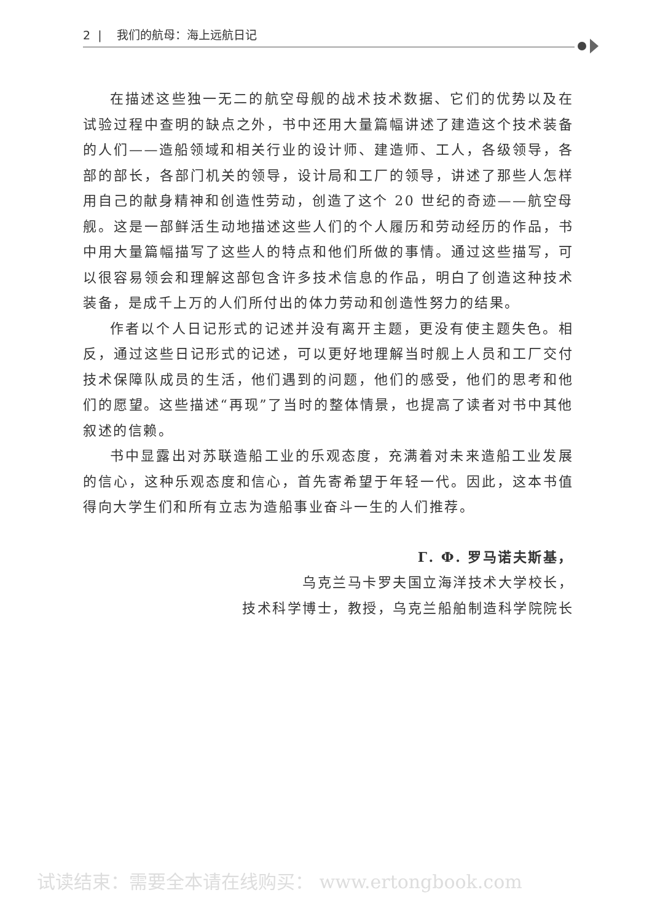2 | 我们的航母：海上远航日记
在描述这些独一无二的航空母舰的战术技术数据、它们的优势以及在试验过程中查明的缺点之外，书中还用大量篇幅讲述了建造这个技术装备的人们——造船领域和相关行业的设计师、建造师、工人，各级领导，各部的部长，各部门机关的领导，设计局和工厂的领导，讲述了那些人怎样用自己的献身精神和创造性劳动，创造了这个 20 世纪的奇迹——航空母舰。这是一部鲜活生动地描述这些人们的个人履历和劳动经历的作品，书中用大量篇幅描写了这些人的特点和他们所做的事情。通过这些描写，可以很容易领会和理解这部包含许多技术信息的作品，明白了创造这种技术装备，是成千上万的人们所付出的体力劳动和创造性努力的结果。
作者以个人日记形式的记述并没有离开主题，更没有使主题失色。相反，通过这些日记形式的记述，可以更好地理解当时舰上人员和工厂交付技术保障队成员的生活，他们遇到的问题，他们的感受，他们的思考和他们的愿望。这些描述“再现”了当时的整体情景，也提高了读者对书中其他叙述的信赖。
书中显露出对苏联造船工业的乐观态度，充满着对未来造船工业发展的信心，这种乐观态度和信心，首先寄希望于年轻一代。因此，这本书值得向大学生们和所有立志为造船事业奋斗一生的人们推荐。
Г. Ф. 罗马诺夫斯基，
乌克兰马卡罗夫国立海洋技术大学校长，
技术科学博士，教授，乌克兰船舶制造科学院院长
试读结束：需要全本请在线购买： www.ertongbook.com